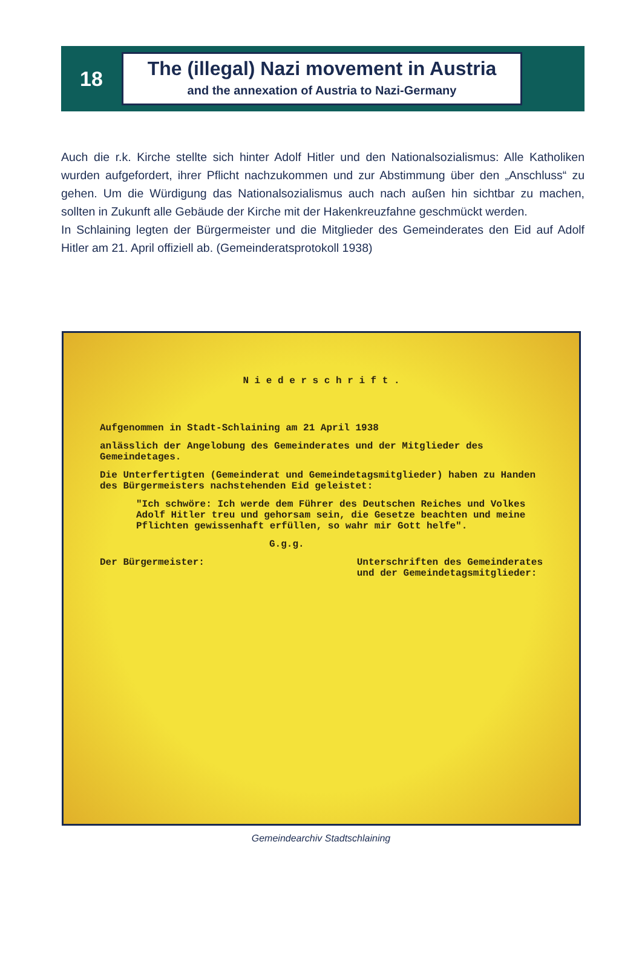18
The (illegal) Nazi movement in Austria
and the annexation of Austria to Nazi-Germany
Auch die r.k. Kirche stellte sich hinter Adolf Hitler und den Nationalsozialismus: Alle Katholiken wurden aufgefordert, ihrer Pflicht nachzukommen und zur Abstimmung über den „Anschluss“ zu gehen. Um die Würdigung das Nationalsozialismus auch nach außen hin sichtbar zu machen, sollten in Zukunft alle Gebäude der Kirche mit der Hakenkreuzfahne geschmückt werden.
In Schlaining legten der Bürgermeister und die Mitglieder des Gemeinderates den Eid auf Adolf Hitler am 21. April offiziell ab. (Gemeinderatsprotokoll 1938)
N i e d e r s c h r i f t .
Aufgenommen in Stadt-Schlaining am 21 April 1938
anlässlich der Angelobung des Gemeinderates und der Mitglieder des Gemeindetages.
Die Unterfertigten (Gemeinderat und Gemeindetagsmitglieder) haben zu Handen des Bürgermeisters nachstehenden Eid geleistet:
"Ich schwöre: Ich werde dem Führer des Deutschen Reiches und Volkes Adolf Hitler treu und gehorsam sein, die Gesetze beachten und meine Pflichten gewissenhaft erfüllen, so wahr mir Gott helfe".
G.g.g.
Der Bürgermeister: Unterschriften des Gemeinderates
und der Gemeindetagsmitglieder:
Gemeindearchiv Stadtschlaining